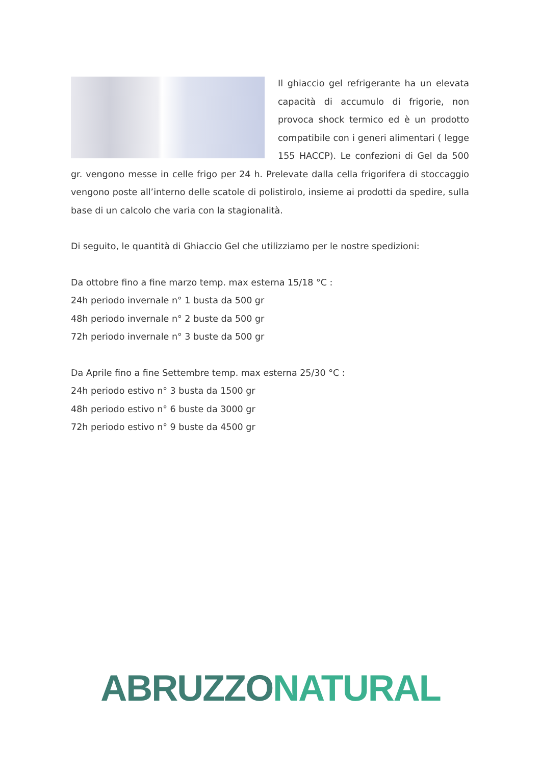Il ghiaccio gel refrigerante ha un elevata capacità di accumulo di frigorie, non provoca shock termico ed è un prodotto compatibile con i generi alimentari ( legge 155 HACCP). Le confezioni di Gel da 500 gr. vengono messe in celle frigo per 24 h. Prelevate dalla cella frigorifera di stoccaggio vengono poste all’interno delle scatole di polistirolo, insieme ai prodotti da spedire, sulla base di un calcolo che varia con la stagionalità.
Di seguito, le quantità di Ghiaccio Gel che utilizziamo per le nostre spedizioni:
Da ottobre fino a fine marzo temp. max esterna 15/18 °C :
24h periodo invernale n° 1 busta da 500 gr
48h periodo invernale n° 2 buste da 500 gr
72h periodo invernale n° 3 buste da 500 gr
Da Aprile fino a fine Settembre temp. max esterna 25/30 °C :
24h periodo estivo n° 3 busta da 1500 gr
48h periodo estivo n° 6 buste da 3000 gr
72h periodo estivo n° 9 buste da 4500 gr
ABRUZZO NATURAL